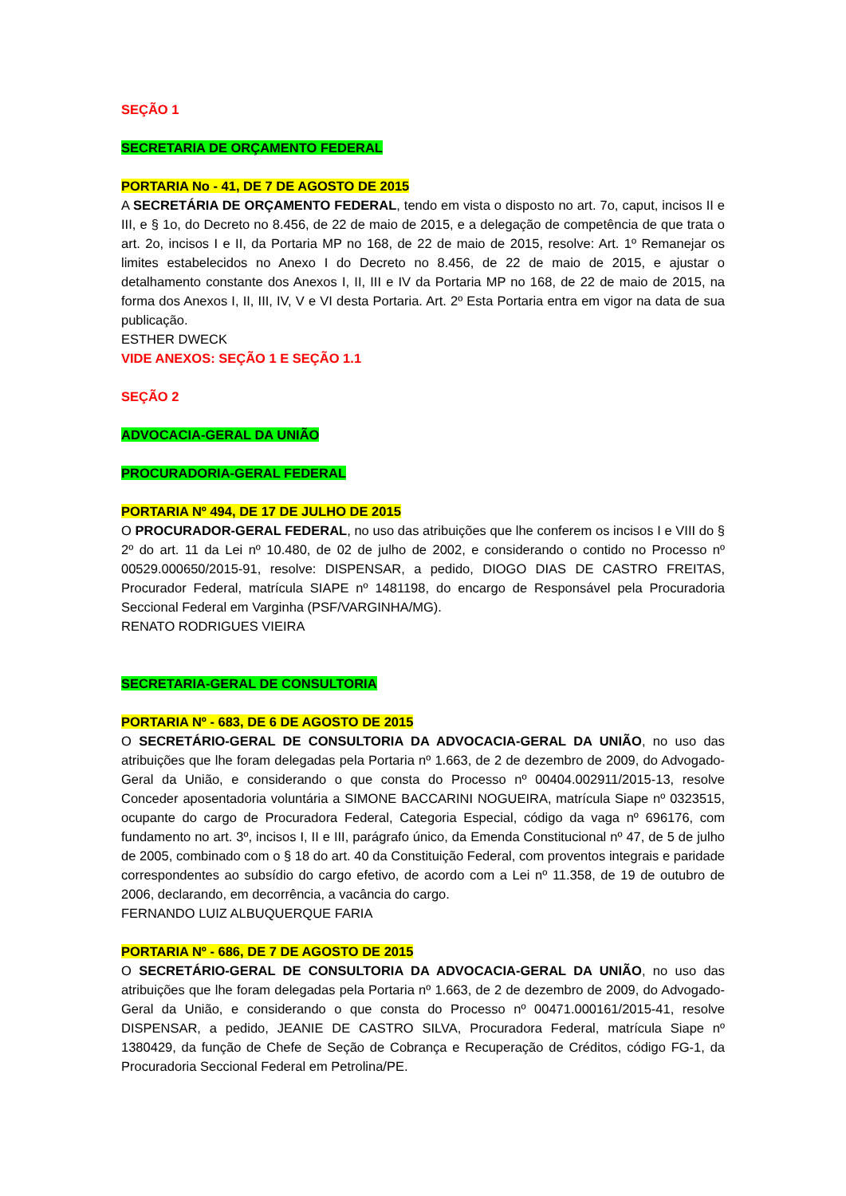SEÇÃO 1
SECRETARIA DE ORÇAMENTO FEDERAL
PORTARIA No - 41, DE 7 DE AGOSTO DE 2015
A SECRETÁRIA DE ORÇAMENTO FEDERAL, tendo em vista o disposto no art. 7o, caput, incisos II e III, e § 1o, do Decreto no 8.456, de 22 de maio de 2015, e a delegação de competência de que trata o art. 2o, incisos I e II, da Portaria MP no 168, de 22 de maio de 2015, resolve: Art. 1º Remanejar os limites estabelecidos no Anexo I do Decreto no 8.456, de 22 de maio de 2015, e ajustar o detalhamento constante dos Anexos I, II, III e IV da Portaria MP no 168, de 22 de maio de 2015, na forma dos Anexos I, II, III, IV, V e VI desta Portaria. Art. 2º Esta Portaria entra em vigor na data de sua publicação.
ESTHER DWECK
VIDE ANEXOS: SEÇÃO 1 E SEÇÃO 1.1
SEÇÃO 2
ADVOCACIA-GERAL DA UNIÃO
PROCURADORIA-GERAL FEDERAL
PORTARIA Nº 494, DE 17 DE JULHO DE 2015
O PROCURADOR-GERAL FEDERAL, no uso das atribuições que lhe conferem os incisos I e VIII do § 2º do art. 11 da Lei nº 10.480, de 02 de julho de 2002, e considerando o contido no Processo nº 00529.000650/2015-91, resolve: DISPENSAR, a pedido, DIOGO DIAS DE CASTRO FREITAS, Procurador Federal, matrícula SIAPE nº 1481198, do encargo de Responsável pela Procuradoria Seccional Federal em Varginha (PSF/VARGINHA/MG).
RENATO RODRIGUES VIEIRA
SECRETARIA-GERAL DE CONSULTORIA
PORTARIA Nº - 683, DE 6 DE AGOSTO DE 2015
O SECRETÁRIO-GERAL DE CONSULTORIA DA ADVOCACIA-GERAL DA UNIÃO, no uso das atribuições que lhe foram delegadas pela Portaria nº 1.663, de 2 de dezembro de 2009, do Advogado-Geral da União, e considerando o que consta do Processo nº 00404.002911/2015-13, resolve Conceder aposentadoria voluntária a SIMONE BACCARINI NOGUEIRA, matrícula Siape nº 0323515, ocupante do cargo de Procuradora Federal, Categoria Especial, código da vaga nº 696176, com fundamento no art. 3º, incisos I, II e III, parágrafo único, da Emenda Constitucional nº 47, de 5 de julho de 2005, combinado com o § 18 do art. 40 da Constituição Federal, com proventos integrais e paridade correspondentes ao subsídio do cargo efetivo, de acordo com a Lei nº 11.358, de 19 de outubro de 2006, declarando, em decorrência, a vacância do cargo.
FERNANDO LUIZ ALBUQUERQUE FARIA
PORTARIA Nº - 686, DE 7 DE AGOSTO DE 2015
O SECRETÁRIO-GERAL DE CONSULTORIA DA ADVOCACIA-GERAL DA UNIÃO, no uso das atribuições que lhe foram delegadas pela Portaria nº 1.663, de 2 de dezembro de 2009, do Advogado-Geral da União, e considerando o que consta do Processo nº 00471.000161/2015-41, resolve DISPENSAR, a pedido, JEANIE DE CASTRO SILVA, Procuradora Federal, matrícula Siape nº 1380429, da função de Chefe de Seção de Cobrança e Recuperação de Créditos, código FG-1, da Procuradoria Seccional Federal em Petrolina/PE.